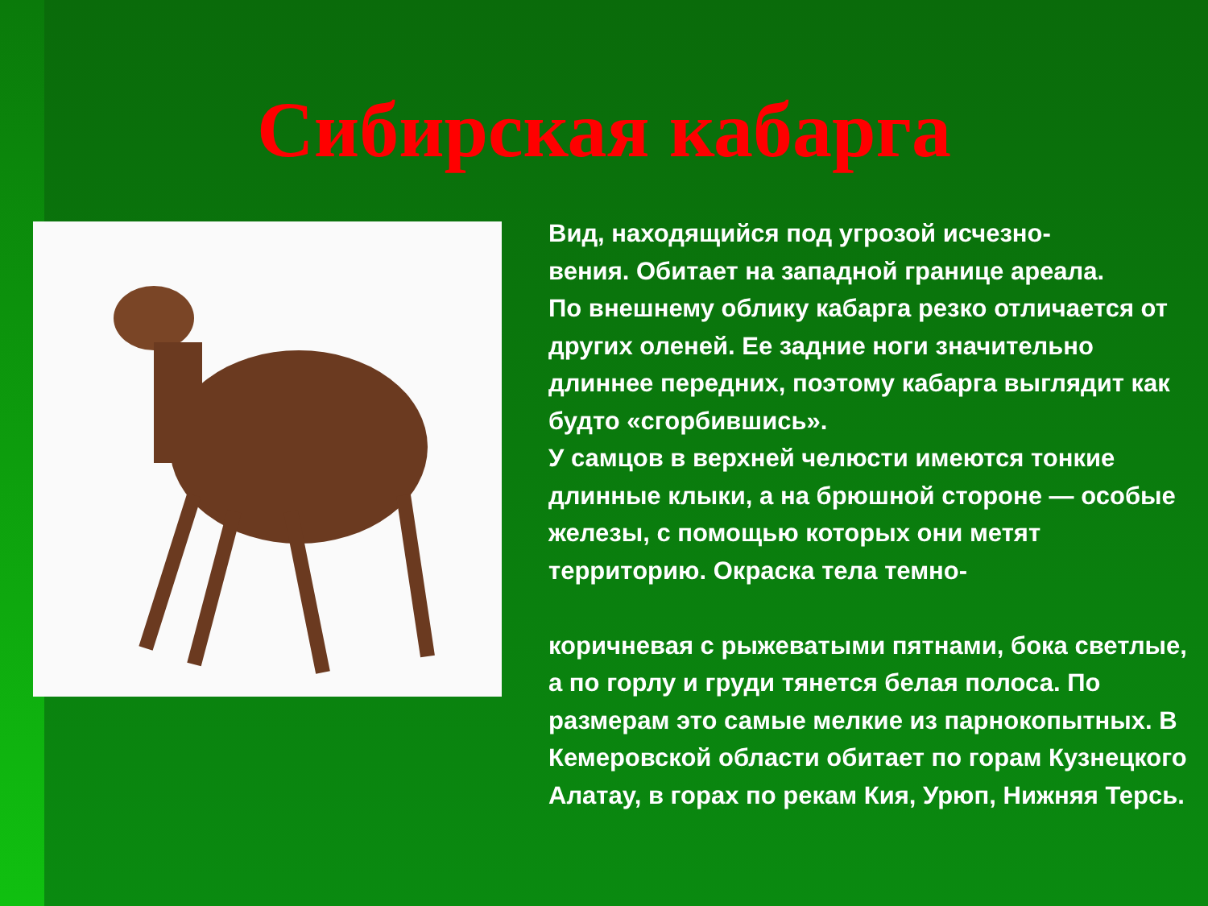Сибирская кабарга
Вид, находящийся под угрозой исчезно-
вения. Обитает на западной границе ареала.
По внешнему облику кабарга резко отличается от других оленей. Ее задние ноги значительно длиннее передних, поэтому кабарга выглядит как будто «сгорбившись».
У самцов в верхней челюсти имеются тонкие длинные клыки, а на брюшной стороне — особые железы, с помощью которых они метят территорию. Окраска тела темно-
коричневая с рыжеватыми пятнами, бока светлые, а по горлу и груди тянется белая полоса. По размерам это самые мелкие из парнокопытных. В Кемеровской области обитает по горам Кузнецкого Алатау, в горах по рекам Кия, Урюп, Нижняя Терсь.